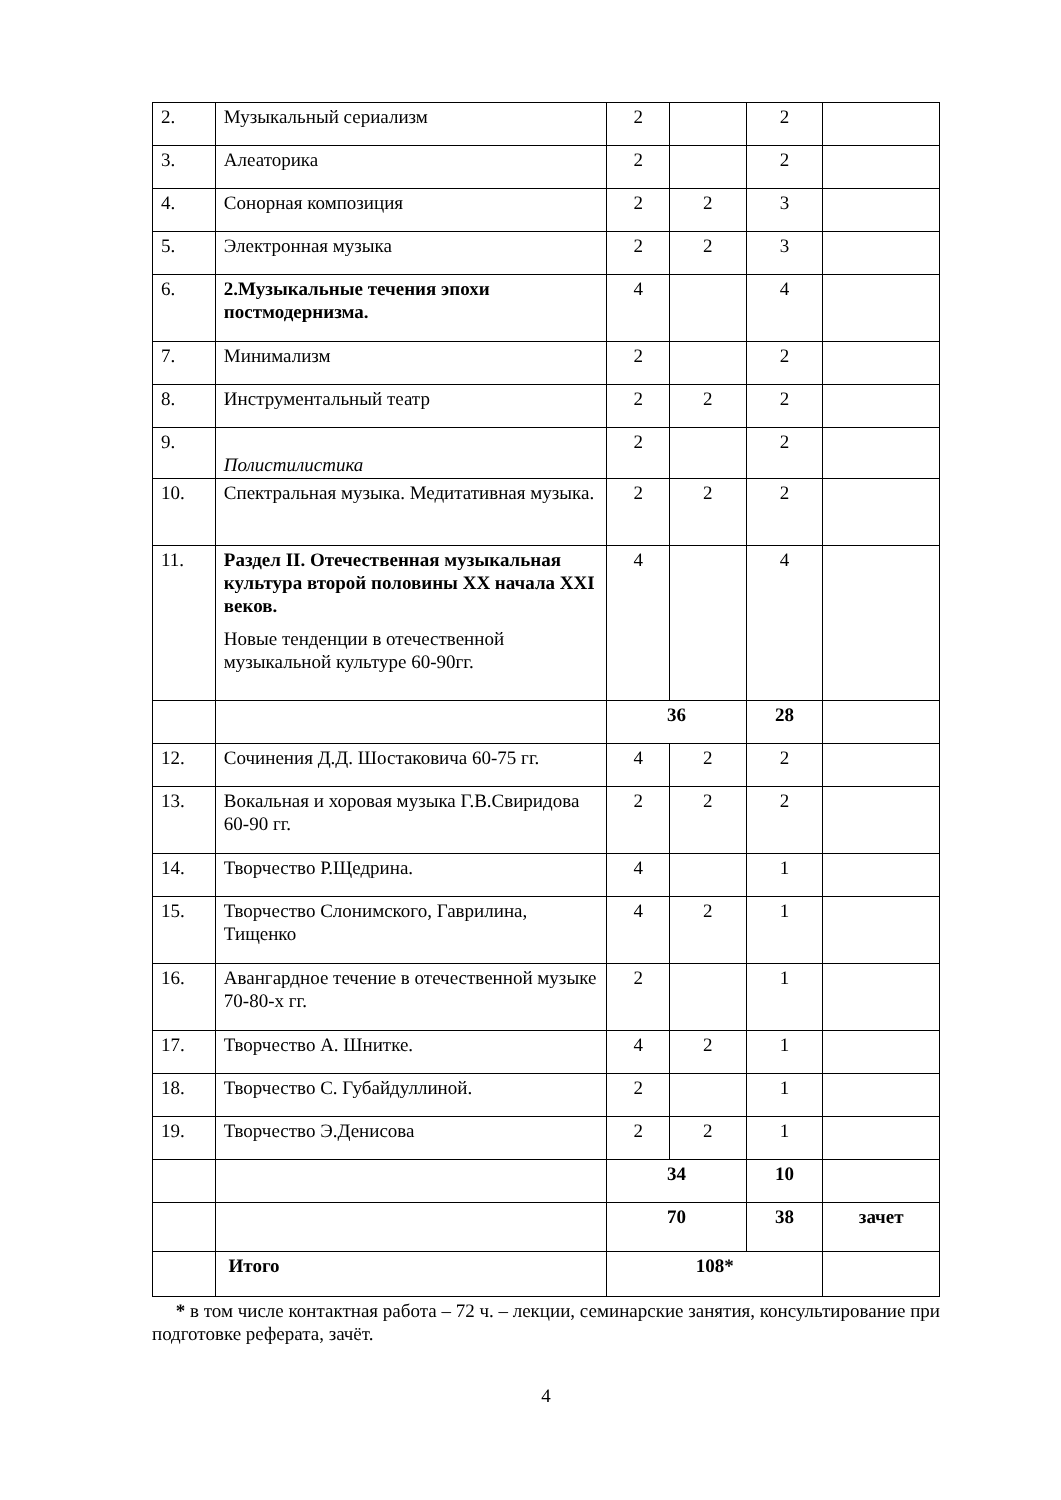| 2. | Музыкальный сериализм | 2 | | 2 | |
| 3. | Алеаторика | 2 | | 2 | |
| 4. | Сонорная композиция | 2 | 2 | 3 | |
| 5. | Электронная музыка | 2 | 2 | 3 | |
| 6. | 2.Музыкальные течения эпохи постмодернизма. | 4 | | 4 | |
| 7. | Минимализм | 2 | | 2 | |
| 8. | Инструментальный театр | 2 | 2 | 2 | |
| 9. | Полистилистика | 2 | | 2 | |
| 10. | Спектральная музыка. Медитативная музыка. | 2 | 2 | 2 | |
| 11. | Раздел II. Отечественная музыкальная культура второй половины XX начала XXI веков. Новые тенденции в отечественной музыкальной культуре 60-90гг. | 4 | | 4 | |
| | | 36 | | 28 | |
| 12. | Сочинения Д.Д. Шостаковича 60-75 гг. | 4 | 2 | 2 | |
| 13. | Вокальная и хоровая музыка Г.В.Свиридова 60-90 гг. | 2 | 2 | 2 | |
| 14. | Творчество Р.Щедрина. | 4 | | 1 | |
| 15. | Творчество Слонимского, Гаврилина, Тищенко | 4 | 2 | 1 | |
| 16. | Авангардное течение в отечественной музыке 70-80-х гг. | 2 | | 1 | |
| 17. | Творчество А. Шнитке. | 4 | 2 | 1 | |
| 18. | Творчество С. Губайдуллиной. | 2 | | 1 | |
| 19. | Творчество Э.Денисова | 2 | 2 | 1 | |
| | | 34 | | 10 | |
| | | 70 | | 38 | зачет |
| | Итого | 108* | | | |
* в том числе контактная работа – 72 ч. – лекции, семинарские занятия, консультирование при подготовке реферата, зачёт.
4